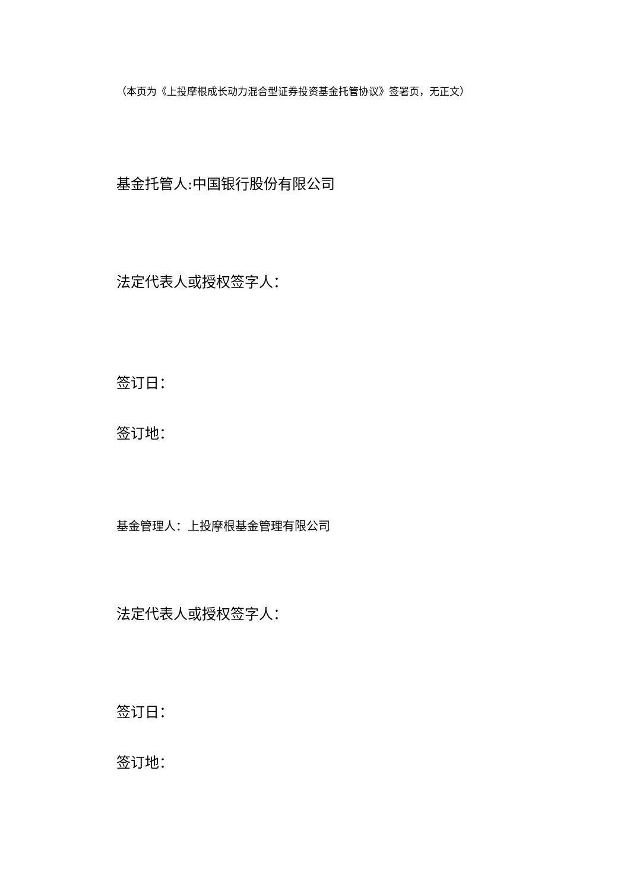（本页为《上投摩根成长动力混合型证券投资基金托管协议》签署页，无正文）
基金托管人:中国银行股份有限公司
法定代表人或授权签字人：
签订日：
签订地：
基金管理人：上投摩根基金管理有限公司
法定代表人或授权签字人：
签订日：
签订地：